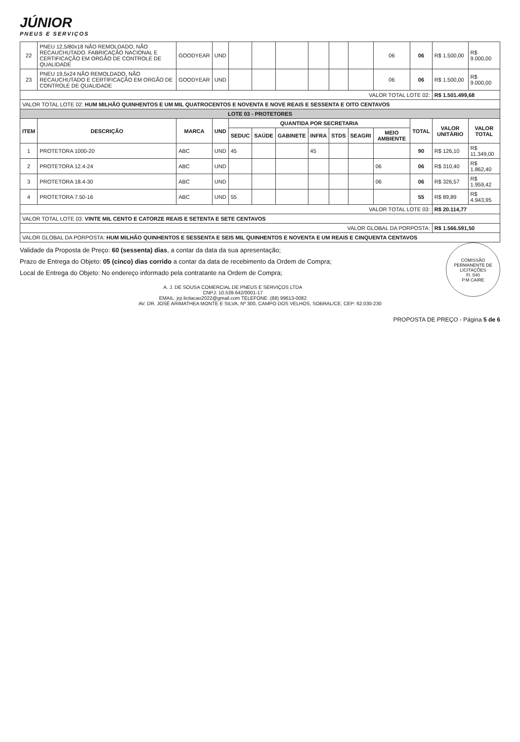JÚNIOR
PNEUS E SERVIÇOS
| 22 | PNEU 12,5/80x18 NÃO REMOLDADO, NÃO RECAUCHUTADO. FABRICAÇÃO NACIONAL E CERTIFICAÇÃO EM ORGÃO DE CONTROLE DE QUALIDADE | GOODYEAR | UND | | | | | | | 06 | 06 | R$ 1.500,00 | R$ 9.000,00 |
| 23 | PNEU 19,5x24 NÃO REMOLDADO, NÃO RECAUCHUTADO E CERTIFICAÇÃO EM ORGÃO DE CONTROLE DE QUALIDADE | GOODYEAR | UND | | | | | | | 06 | 06 | R$ 1.500,00 | R$ 9.000,00 |
| VALOR TOTAL LOTE 02: | | | | | | | | | | | | R$ 1.501.499,68 | |
| VALOR TOTAL LOTE 02: HUM MILHÃO QUINHENTOS E UM MIL QUATROCENTOS E NOVENTA E NOVE REAIS E SESSENTA E OITO CENTAVOS | | | | | | | | | | | | | |
| LOTE 03 - PROTETORES | | | | | | | | | | | | | |
| ITEM | DESCRIÇÃO | MARCA | UND | QUANTIDA POR SECRETARIA | | | | | | | TOTAL | VALOR UNITÁRIO | VALOR TOTAL |
| | | | | SEDUC | SAÚDE | GABINETE | INFRA | STDS | SEAGRI | MEIO AMBIENTE | | | |
| 1 | PROTETORA 1000-20 | ABC | UND | 45 | | | 45 | | | | 90 | R$ 126,10 | R$ 11.349,00 |
| 2 | PROTETORA 12.4-24 | ABC | UND | | | | | | | 06 | 06 | R$ 310,40 | R$ 1.862,40 |
| 3 | PROTETORA 18.4-30 | ABC | UND | | | | | | | 06 | 06 | R$ 326,57 | R$ 1.959,42 |
| 4 | PROTETORA 7.50-16 | ABC | UND | 55 | | | | | | | 55 | R$ 89,89 | R$ 4.943,95 |
| VALOR TOTAL LOTE 03: | | | | | | | | | | | | R$ 20.114,77 | |
| VALOR TOTAL LOTE 03: VINTE MIL CENTO E CATORZE REAIS E SETENTA E SETE CENTAVOS | | | | | | | | | | | | | |
| VALOR GLOBAL DA PORPOSTA: | | | | | | | | | | | | R$ 1.566.591,50 | |
| VALOR GLOBAL DA PORPOSTA: HUM MILHÃO QUINHENTOS E SESSENTA E SEIS MIL QUINHENTOS E NOVENTA E UM REAIS E CINQUENTA CENTAVOS | | | | | | | | | | | | | |
COMISSÃO PERMANENTE DE LICITAÇÕES
Fl. 540
P.M CAIRE
Validade da Proposta de Preço: 60 (sessenta) dias, a contar da data da sua apresentação;
Prazo de Entrega do Objeto: 05 (cinco) dias corrido a contar da data de recebimento da Ordem de Compra;
Local de Entrega do Objeto: No endereço informado pela contratante na Ordem de Compra;
A. J. DE SOUSA COMERCIAL DE PNEUS E SERVIÇOS LTDA
CNPJ: 10.539.642/0001-17
EMAIL: jrp.licitacao2022@gmail.com TELEFONE: (88) 99613-0082
AV. DR. JOSÉ ARIMATHEA MONTE E SILVA, Nº 300, CAMPO DOS VELHOS, SOBRAL/CE, CEP: 62.030-230
PROPOSTA DE PREÇO - Página 5 de 6